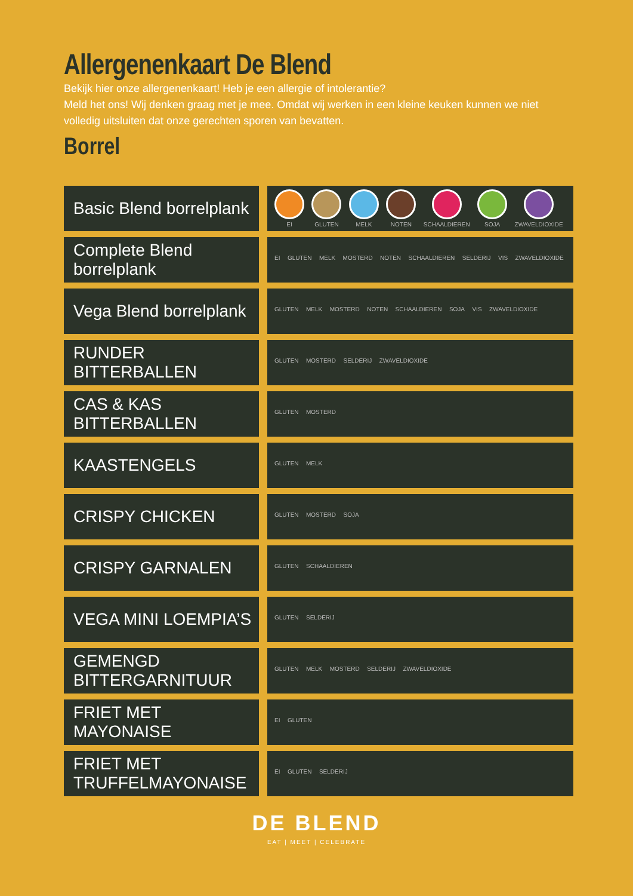Allergenenkaart De Blend
Bekijk hier onze allergenenkaart! Heb je een allergie of intolerantie?
Meld het ons! Wij denken graag met je mee. Omdat wij werken in een kleine keuken kunnen we niet volledig uitsluiten dat onze gerechten sporen van bevatten.
Borrel
| Basic Blend borrelplank | EI GLUTEN MELK NOTEN SCHAALDIEREN SOJA ZWAVELDIOXIDE |
| Complete Blend borrelplank | EI GLUTEN MELK MOSTERD NOTEN SCHAALDIEREN SELDERIJ VIS ZWAVELDIOXIDE |
| Vega Blend borrelplank | GLUTEN MELK MOSTERD NOTEN SCHAALDIEREN SOJA VIS ZWAVELDIOXIDE |
| RUNDER BITTERBALLEN | GLUTEN MOSTERD SELDERIJ ZWAVELDIOXIDE |
| CAS & KAS BITTERBALLEN | GLUTEN MOSTERD |
| KAASTENGELS | GLUTEN MELK |
| CRISPY CHICKEN | GLUTEN MOSTERD SOJA |
| CRISPY GARNALEN | GLUTEN SCHAALDIEREN |
| VEGA MINI LOEMPIA’S | GLUTEN SELDERIJ |
| GEMENGD BITTERGARNITUUR | GLUTEN MELK MOSTERD SELDERIJ ZWAVELDIOXIDE |
| FRIET MET MAYONAISE | EI GLUTEN |
| FRIET MET TRUFFELMAYONAISE | EI GLUTEN SELDERIJ |
DE BLEND
EAT | MEET | CELEBRATE